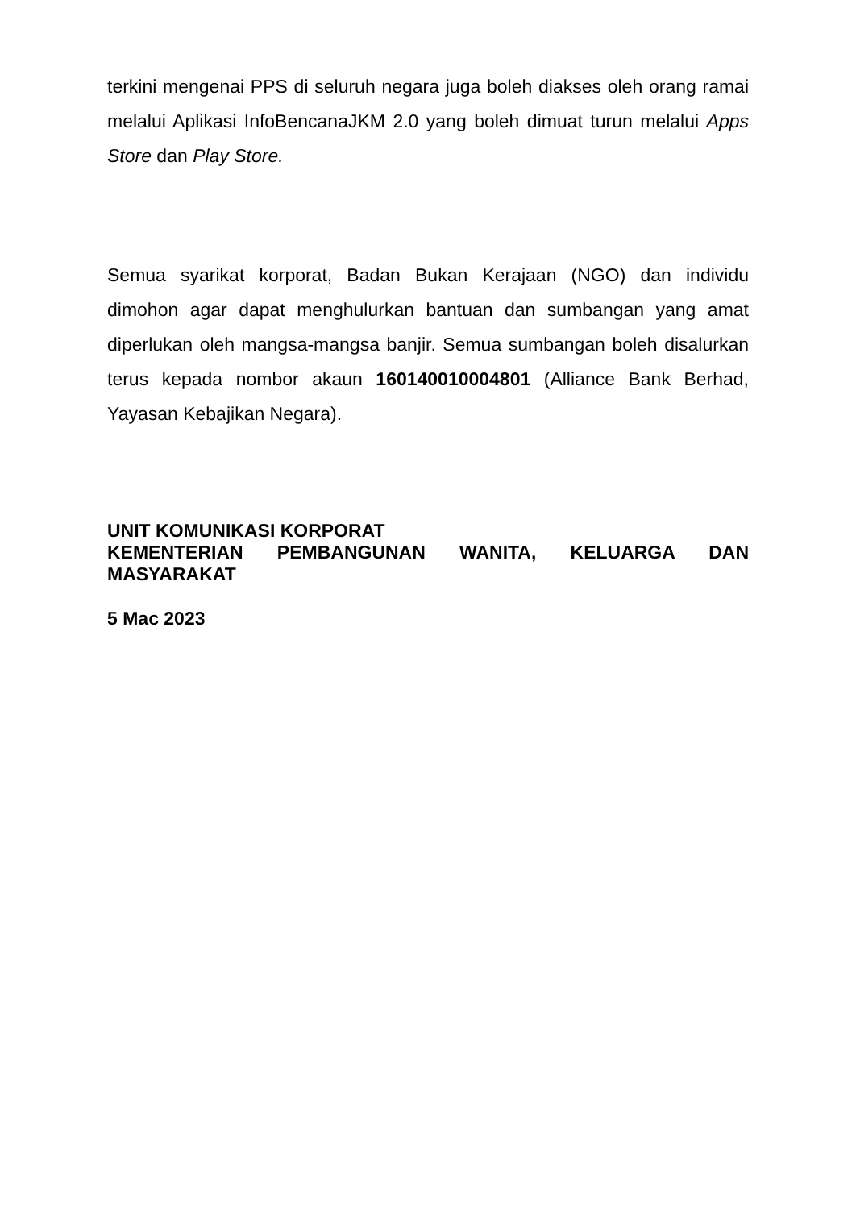terkini mengenai PPS di seluruh negara juga boleh diakses oleh orang ramai melalui Aplikasi InfoBencanaJKM 2.0 yang boleh dimuat turun melalui Apps Store dan Play Store.
Semua syarikat korporat, Badan Bukan Kerajaan (NGO) dan individu dimohon agar dapat menghulurkan bantuan dan sumbangan yang amat diperlukan oleh mangsa-mangsa banjir. Semua sumbangan boleh disalurkan terus kepada nombor akaun 160140010004801 (Alliance Bank Berhad, Yayasan Kebajikan Negara).
UNIT KOMUNIKASI KORPORAT
KEMENTERIAN PEMBANGUNAN WANITA, KELUARGA DAN MASYARAKAT
5 Mac 2023